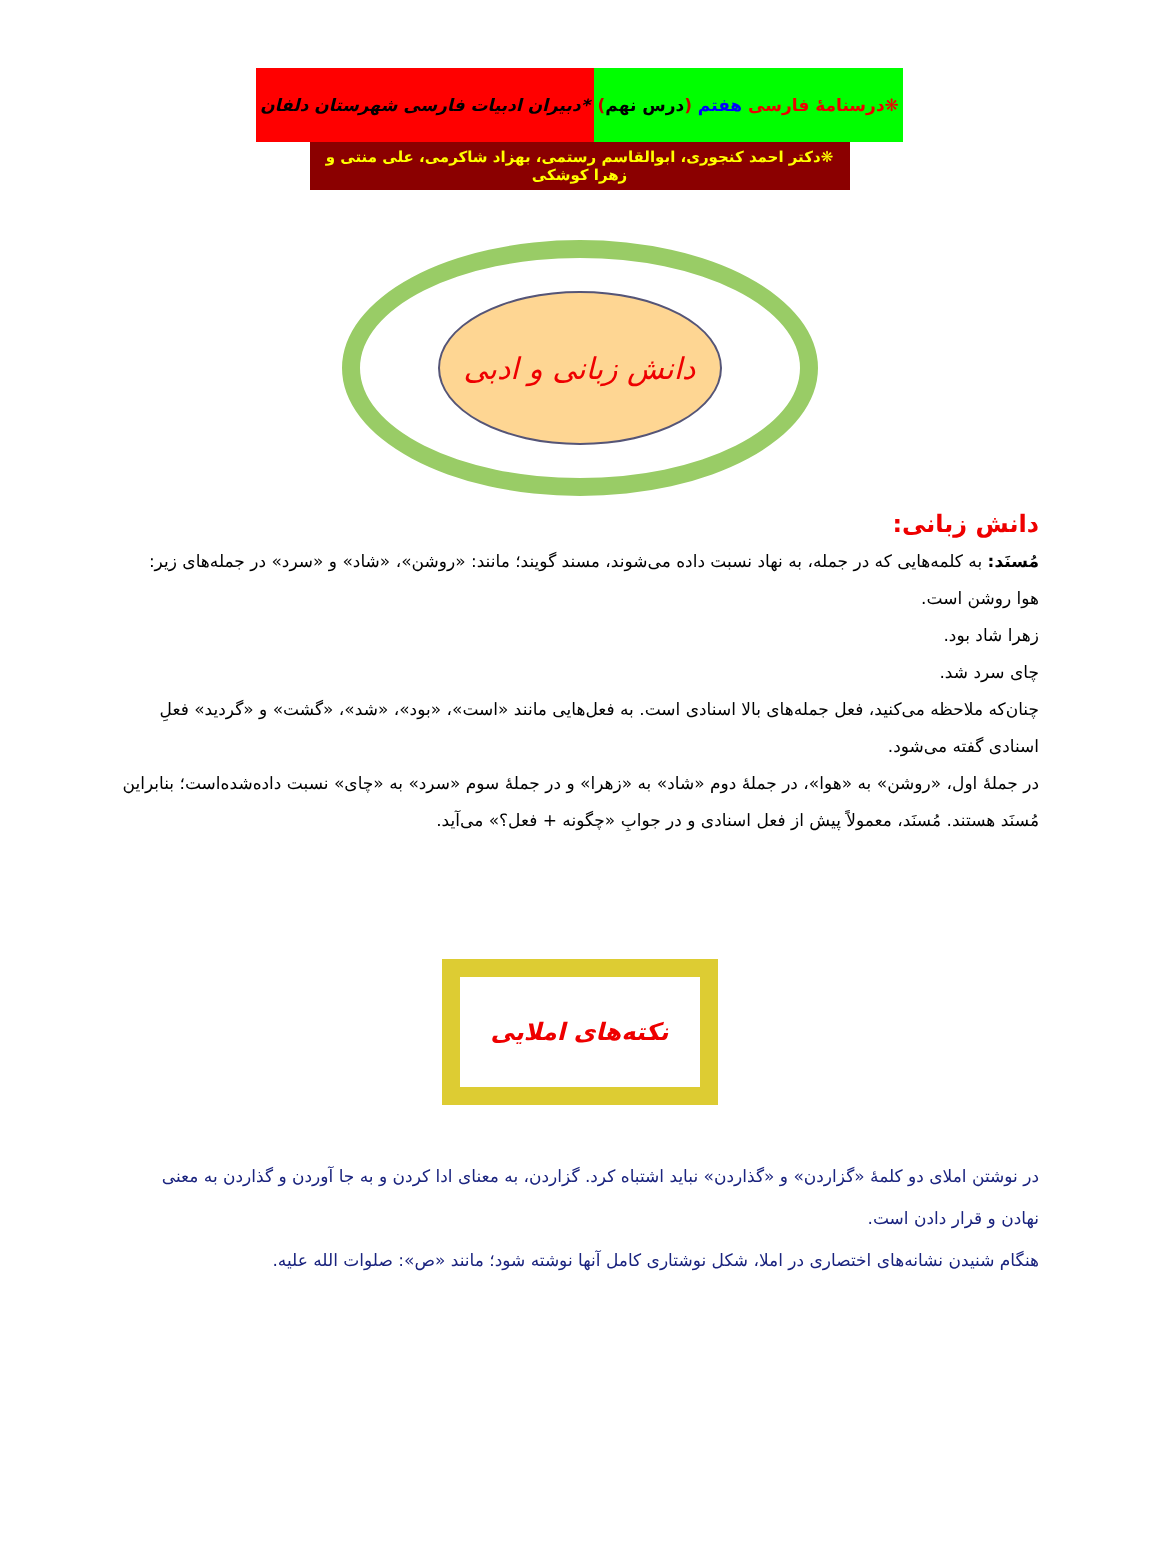❋درسنامهٔ فارسی هفتم (درس نهم) *دبیران ادبیات فارسی شهرستان دلفان
❋دکتر احمد کنجوری، ابوالقاسم رستمی، بهزاد شاکرمی، علی منتی و زهرا کوشکی
دانش زبانی و ادبی
دانش زبانی:
مُسنَد: به کلمه‌هایی که در جمله، به نهاد نسبت داده می‌شوند، مسند گویند؛ مانند: «روشن»، «شاد» و «سرد» در جمله‌های زیر:
هوا روشن است.
زهرا شاد بود.
چای سرد شد.
چنان‌که ملاحظه می‌کنید، فعل جمله‌های بالا اسنادی است. به فعل‌هایی مانند «است»، «بود»، «شد»، «گشت» و «گردید» فعلِ اسنادی گفته می‌شود.
در جملهٔ اول، «روشن» به «هوا»، در جملهٔ دوم «شاد» به «زهرا» و در جملهٔ سوم «سرد» به «چای» نسبت داده‌شده‌است؛ بنابراین مُسنَد هستند. مُسنَد، معمولاً پیش از فعل اسنادی و در جوابِ «چگونه + فعل؟» می‌آید.
نکته‌های املایی
در نوشتن املای دو کلمهٔ «گزاردن» و «گذاردن» نباید اشتباه کرد. گزاردن، به معنای ادا کردن و به جا آوردن و گذاردن به معنی نهادن و قرار دادن است.
هنگام شنیدن نشانه‌های اختصاری در املا، شکل نوشتاری کامل آنها نوشته شود؛ مانند «ص»: صلوات الله علیه.